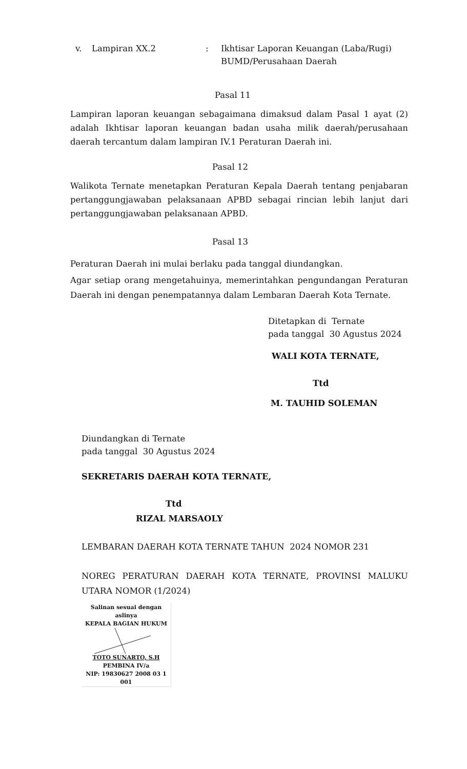v.
Lampiran XX.2 : Ikhtisar Laporan Keuangan (Laba/Rugi) BUMD/Perusahaan Daerah
Pasal 11
Lampiran laporan keuangan sebagaimana dimaksud dalam Pasal 1 ayat (2) adalah Ikhtisar laporan keuangan badan usaha milik daerah/perusahaan daerah tercantum dalam lampiran IV.1 Peraturan Daerah ini.
Pasal 12
Walikota Ternate menetapkan Peraturan Kepala Daerah tentang penjabaran pertanggungjawaban pelaksanaan APBD sebagai rincian lebih lanjut dari pertanggungjawaban pelaksanaan APBD.
Pasal 13
Peraturan Daerah ini mulai berlaku pada tanggal diundangkan.
Agar setiap orang mengetahuinya, memerintahkan pengundangan Peraturan Daerah ini dengan penempatannya dalam Lembaran Daerah Kota Ternate.
Ditetapkan di Ternate
pada tanggal 30 Agustus 2024
WALI KOTA TERNATE,
Ttd
M. TAUHID SOLEMAN
Diundangkan di Ternate
pada tanggal 30 Agustus 2024
SEKRETARIS DAERAH KOTA TERNATE,
Ttd
RIZAL MARSAOLY
LEMBARAN DAERAH KOTA TERNATE TAHUN 2024 NOMOR 231
NOREG PERATURAN DAERAH KOTA TERNATE, PROVINSI MALUKU UTARA NOMOR (1/2024)
Salinan sesuai dengan aslinya
KEPALA BAGIAN HUKUM
TOTO SUNARTO, S.H
PEMBINA IV/a
NIP: 19830627 2008 03 1 001